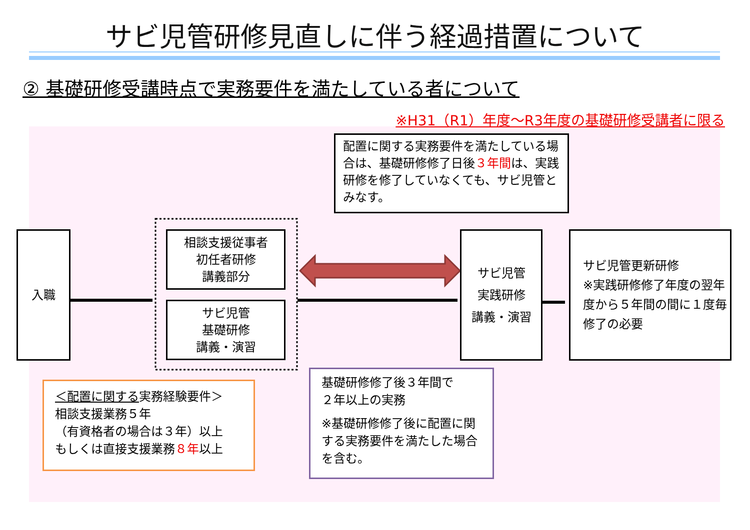サビ児管研修見直しに伴う経過措置について
② 基礎研修受講時点で実務要件を満たしている者について
※H31（R1）年度～R3年度の基礎研修受講者に限る
入職
相談支援従事者
初任者研修
講義部分
サビ児管
基礎研修
講義・演習
サビ児管
実践研修
講義・演習
サビ児管更新研修
※実践研修修了年度の翌年度から５年間の間に１度毎修了の必要
配置に関する実務要件を満たしている場合は、基礎研修修了日後３年間は、実践研修を修了していなくても、サビ児管とみなす。
＜配置に関する実務経験要件＞
相談支援業務５年
（有資格者の場合は３年）以上
もしくは直接支援業務８年以上
基礎研修修了後３年間で
２年以上の実務
※基礎研修修了後に配置に関する実務要件を満たした場合を含む。